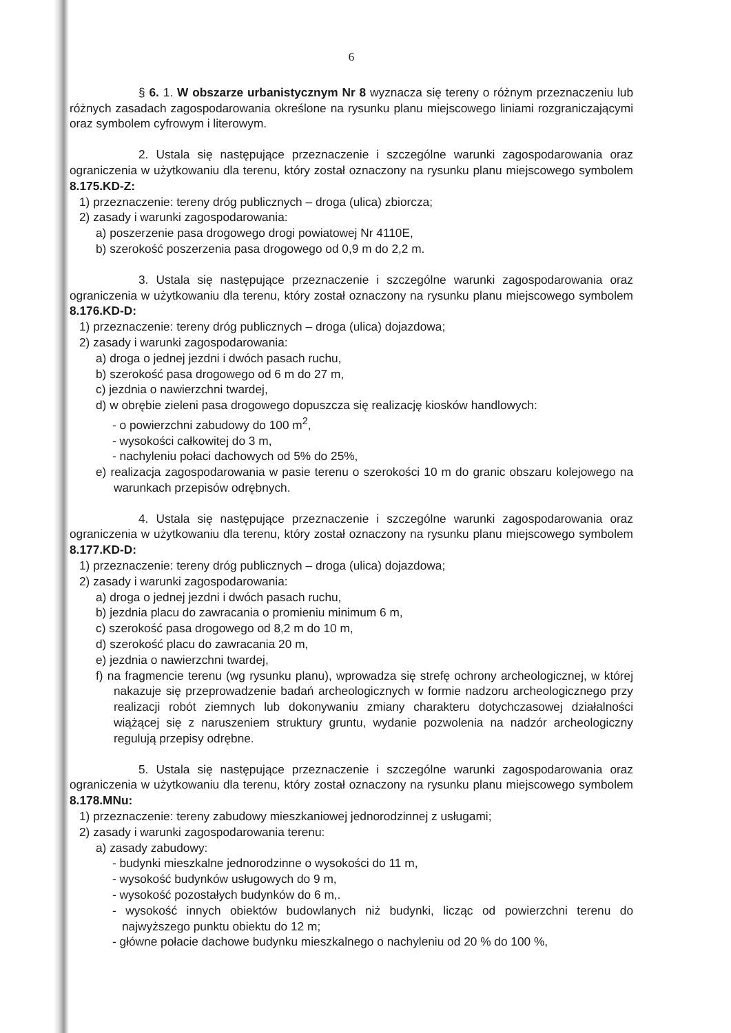6
§ 6. 1. W obszarze urbanistycznym Nr 8 wyznacza się tereny o różnym przeznaczeniu lub różnych zasadach zagospodarowania określone na rysunku planu miejscowego liniami rozgraniczającymi oraz symbolem cyfrowym i literowym.
2. Ustala się następujące przeznaczenie i szczególne warunki zagospodarowania oraz ograniczenia w użytkowaniu dla terenu, który został oznaczony na rysunku planu miejscowego symbolem 8.175.KD-Z:
1) przeznaczenie: tereny dróg publicznych – droga (ulica) zbiorcza;
2) zasady i warunki zagospodarowania:
a) poszerzenie pasa drogowego drogi powiatowej Nr 4110E,
b) szerokość poszerzenia pasa drogowego od 0,9 m do 2,2 m.
3. Ustala się następujące przeznaczenie i szczególne warunki zagospodarowania oraz ograniczenia w użytkowaniu dla terenu, który został oznaczony na rysunku planu miejscowego symbolem 8.176.KD-D:
1) przeznaczenie: tereny dróg publicznych – droga (ulica) dojazdowa;
2) zasady i warunki zagospodarowania:
a) droga o jednej jezdni i dwóch pasach ruchu,
b) szerokość pasa drogowego od 6 m do 27 m,
c) jezdnia o nawierzchni twardej,
d) w obrębie zieleni pasa drogowego dopuszcza się realizację kiosków handlowych:
- o powierzchni zabudowy do 100 m<sup>2</sup>,
- wysokości całkowitej do 3 m,
- nachyleniu połaci dachowych od 5% do 25%,
e) realizacja zagospodarowania w pasie terenu o szerokości 10 m do granic obszaru kolejowego na warunkach przepisów odrębnych.
4. Ustala się następujące przeznaczenie i szczególne warunki zagospodarowania oraz ograniczenia w użytkowaniu dla terenu, który został oznaczony na rysunku planu miejscowego symbolem 8.177.KD-D:
1) przeznaczenie: tereny dróg publicznych – droga (ulica) dojazdowa;
2) zasady i warunki zagospodarowania:
a) droga o jednej jezdni i dwóch pasach ruchu,
b) jezdnia placu do zawracania o promieniu minimum 6 m,
c) szerokość pasa drogowego od 8,2 m do 10 m,
d) szerokość placu do zawracania 20 m,
e) jezdnia o nawierzchni twardej,
f) na fragmencie terenu (wg rysunku planu), wprowadza się strefę ochrony archeologicznej, w której nakazuje się przeprowadzenie badań archeologicznych w formie nadzoru archeologicznego przy realizacji robót ziemnych lub dokonywaniu zmiany charakteru dotychczasowej działalności wiążącej się z naruszeniem struktury gruntu, wydanie pozwolenia na nadzór archeologiczny regulują przepisy odrębne.
5. Ustala się następujące przeznaczenie i szczególne warunki zagospodarowania oraz ograniczenia w użytkowaniu dla terenu, który został oznaczony na rysunku planu miejscowego symbolem 8.178.MNu:
1) przeznaczenie: tereny zabudowy mieszkaniowej jednorodzinnej z usługami;
2) zasady i warunki zagospodarowania terenu:
a) zasady zabudowy:
- budynki mieszkalne jednorodzinne o wysokości do 11 m,
- wysokość budynków usługowych do 9 m,
- wysokość pozostałych budynków do 6 m,.
- wysokość innych obiektów budowlanych niż budynki, licząc od powierzchni terenu do najwyższego punktu obiektu do 12 m;
- główne połacie dachowe budynku mieszkalnego o nachyleniu od 20 % do 100 %,